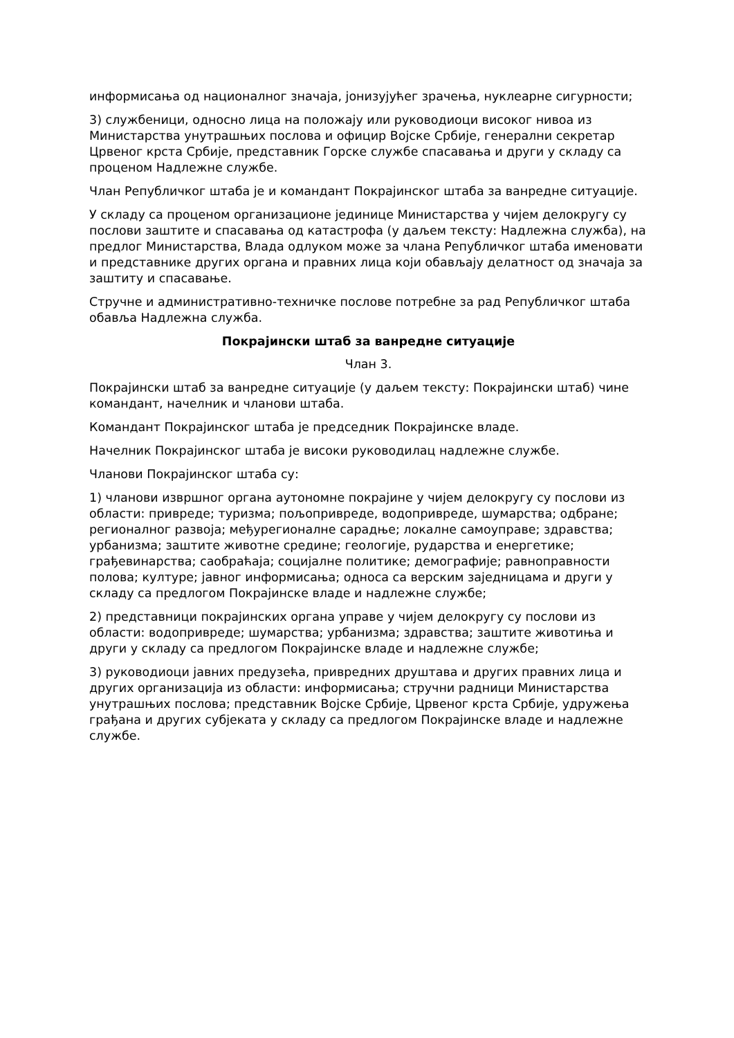информисања од националног значаја, јонизујућег зрачења, нуклеарне сигурности;
3) службеници, односно лица на положају или руководиоци високог нивоа из Министарства унутрашњих послова и официр Војске Србије, генерални секретар Црвеног крста Србије, представник Горске службе спасавања и други у складу са проценом Надлежне службе.
Члан Републичког штаба је и командант Покрајинског штаба за ванредне ситуације.
У складу са проценом организационе јединице Министарства у чијем делокругу су послови заштите и спасавања од катастрофа (у даљем тексту: Надлежна служба), на предлог Министарства, Влада одлуком може за члана Републичког штаба именовати и представнике других органа и правних лица који обављају делатност од значаја за заштиту и спасавање.
Стручне и административно-техничке послове потребне за рад Републичког штаба обавља Надлежна служба.
Покрајински штаб за ванредне ситуације
Члан 3.
Покрајински штаб за ванредне ситуације (у даљем тексту: Покрајински штаб) чине командант, начелник и чланови штаба.
Командант Покрајинског штаба је председник Покрајинске владе.
Начелник Покрајинског штаба је високи руководилац надлежне службе.
Чланови Покрајинског штаба су:
1) чланови извршног органа аутономне покрајине у чијем делокругу су послови из области: привреде; туризма; пољопривреде, водопривреде, шумарства; одбране; регионалног развоја; међурегионалне сарадње; локалне самоуправе; здравства; урбанизма; заштите животне средине; геологије, рударства и енергетике; грађевинарства; саобраћаја; социјалне политике; демографије; равноправности полова; културе; јавног информисања; односа са верским заједницама и други у складу са предлогом Покрајинске владе и надлежне службе;
2) представници покрајинских органа управе у чијем делокругу су послови из области: водопривреде; шумарства; урбанизма; здравства; заштите животиња и други у складу са предлогом Покрајинске владе и надлежне службе;
3) руководиоци јавних предузећа, привредних друштава и других правних лица и других организација из области: информисања; стручни радници Министарства унутрашњих послова; представник Војске Србије, Црвеног крста Србије, удружења грађана и других субјеката у складу са предлогом Покрајинске владе и надлежне службе.